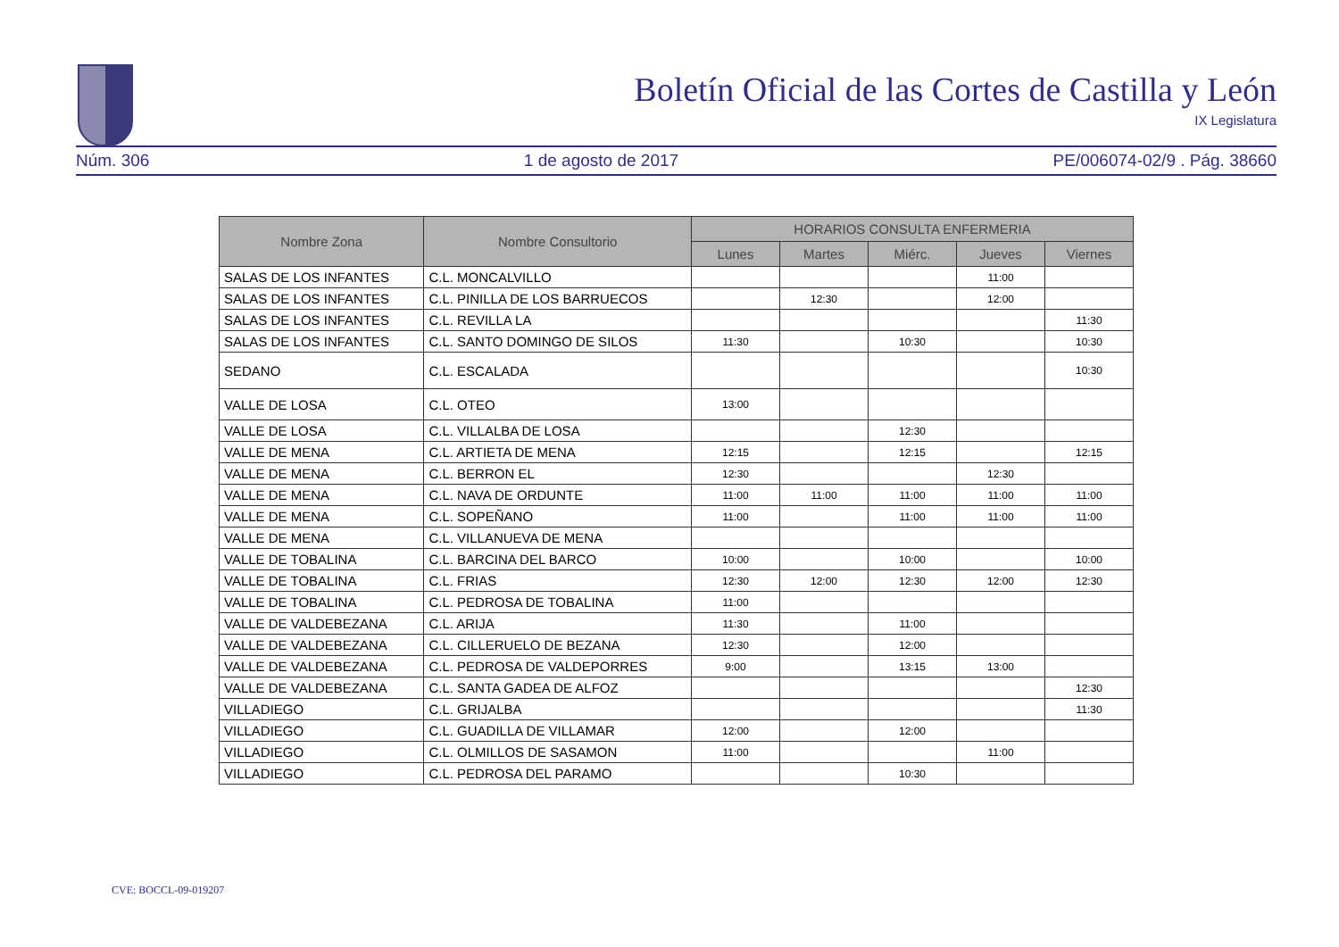Boletín Oficial de las Cortes de Castilla y León
IX Legislatura
Núm. 306 1 de agosto de 2017 PE/006074-02/9 . Pág. 38660
| Nombre Zona | Nombre Consultorio | HORARIOS CONSULTA ENFERMERIA | | | | |
| --- | --- | --- | --- | --- | --- | --- |
| | | Lunes | Martes | Miérc. | Jueves | Viernes |
| SALAS DE LOS INFANTES | C.L. MONCALVILLO | | | | 11:00 | |
| SALAS DE LOS INFANTES | C.L. PINILLA DE LOS BARRUECOS | | 12:30 | | 12:00 | |
| SALAS DE LOS INFANTES | C.L. REVILLA LA | | | | | 11:30 |
| SALAS DE LOS INFANTES | C.L. SANTO DOMINGO DE SILOS | 11:30 | | 10:30 | | 10:30 |
| SEDANO | C.L. ESCALADA | | | | | 10:30 |
| VALLE DE LOSA | C.L. OTEO | 13:00 | | | | |
| VALLE DE LOSA | C.L. VILLALBA DE LOSA | | | 12:30 | | |
| VALLE DE MENA | C.L. ARTIETA DE MENA | 12:15 | | 12:15 | | 12:15 |
| VALLE DE MENA | C.L. BERRON EL | 12:30 | | | 12:30 | |
| VALLE DE MENA | C.L. NAVA DE ORDUNTE | 11:00 | 11:00 | 11:00 | 11:00 | 11:00 |
| VALLE DE MENA | C.L. SOPEÑANO | 11:00 | | 11:00 | 11:00 | 11:00 |
| VALLE DE MENA | C.L. VILLANUEVA DE MENA | | | | | |
| VALLE DE TOBALINA | C.L. BARCINA DEL BARCO | 10:00 | | 10:00 | | 10:00 |
| VALLE DE TOBALINA | C.L. FRIAS | 12:30 | 12:00 | 12:30 | 12:00 | 12:30 |
| VALLE DE TOBALINA | C.L. PEDROSA DE TOBALINA | 11:00 | | | | |
| VALLE DE VALDEBEZANA | C.L. ARIJA | 11:30 | | 11:00 | | |
| VALLE DE VALDEBEZANA | C.L. CILLERUELO DE BEZANA | 12:30 | | 12:00 | | |
| VALLE DE VALDEBEZANA | C.L. PEDROSA DE VALDEPORRES | 9:00 | | 13:15 | 13:00 | |
| VALLE DE VALDEBEZANA | C.L. SANTA GADEA DE ALFOZ | | | | | 12:30 |
| VILLADIEGO | C.L. GRIJALBA | | | | | 11:30 |
| VILLADIEGO | C.L. GUADILLA DE VILLAMAR | 12:00 | | 12:00 | | |
| VILLADIEGO | C.L. OLMILLOS DE SASAMON | 11:00 | | | 11:00 | |
| VILLADIEGO | C.L. PEDROSA DEL PARAMO | | | 10:30 | | |
CVE: BOCCL-09-019207